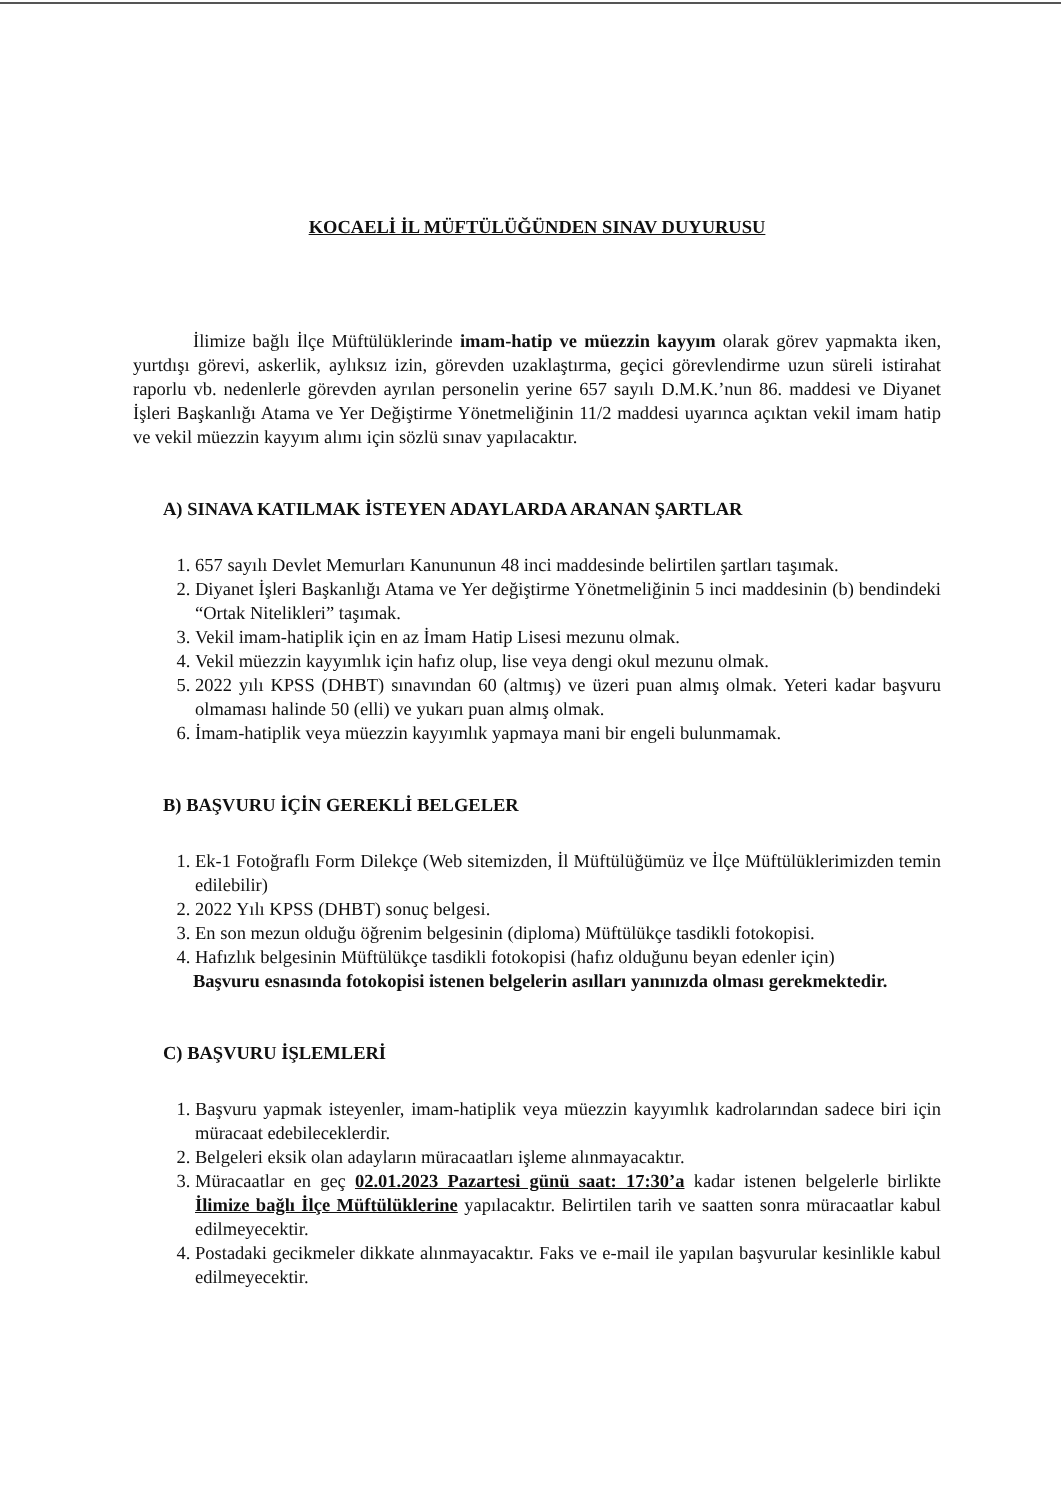KOCAELİ İL MÜFTÜLÜĞÜNDEN SINAV DUYURUSU
İlimize bağlı İlçe Müftülüklerinde imam-hatip ve müezzin kayyım olarak görev yapmakta iken, yurtdışı görevi, askerlik, aylıksız izin, görevden uzaklaştırma, geçici görevlendirme uzun süreli istirahat raporlu vb. nedenlerle görevden ayrılan personelin yerine 657 sayılı D.M.K.’nun 86. maddesi ve Diyanet İşleri Başkanlığı Atama ve Yer Değiştirme Yönetmeliğinin 11/2 maddesi uyarınca açıktan vekil imam hatip ve vekil müezzin kayyım alımı için sözlü sınav yapılacaktır.
A) SINAVA KATILMAK İSTEYEN ADAYLARDA ARANAN ŞARTLAR
1. 657 sayılı Devlet Memurları Kanununun 48 inci maddesinde belirtilen şartları taşımak.
2. Diyanet İşleri Başkanlığı Atama ve Yer değiştirme Yönetmeliğinin 5 inci maddesinin (b) bendindeki “Ortak Nitelikleri” taşımak.
3. Vekil imam-hatiplik için en az İmam Hatip Lisesi mezunu olmak.
4. Vekil müezzin kayyımlık için hafız olup, lise veya dengi okul mezunu olmak.
5. 2022 yılı KPSS (DHBT) sınavından 60 (altmış) ve üzeri puan almış olmak. Yeteri kadar başvuru olmaması halinde 50 (elli) ve yukarı puan almış olmak.
6. İmam-hatiplik veya müezzin kayyımlık yapmaya mani bir engeli bulunmamak.
B) BAŞVURU İÇİN GEREKLİ BELGELER
1. Ek-1 Fotoğraflı Form Dilekçe (Web sitemizden, İl Müftülüğümüz ve İlçe Müftülüklerimizden temin edilebilir)
2. 2022 Yılı KPSS (DHBT) sonuç belgesi.
3. En son mezun olduğu öğrenim belgesinin (diploma) Müftülükçe tasdikli fotokopisi.
4. Hafızlık belgesinin Müftülükçe tasdikli fotokopisi (hafız olduğunu beyan edenler için)
Başvuru esnasında fotokopisi istenen belgelerin asılları yanınızda olması gerekmektedir.
C) BAŞVURU İŞLEMLERİ
1. Başvuru yapmak isteyenler, imam-hatiplik veya müezzin kayyımlık kadrolarından sadece biri için müracaat edebileceklerdir.
2. Belgeleri eksik olan adayların müracaatları işleme alınmayacaktır.
3. Müracaatlar en geç 02.01.2023 Pazartesi günü saat: 17:30’a kadar istenen belgelerle birlikte İlimize bağlı İlçe Müftülüklerine yapılacaktır. Belirtilen tarih ve saatten sonra müracaatlar kabul edilmeyecektir.
4. Postadaki gecikmeler dikkate alınmayacaktır. Faks ve e-mail ile yapılan başvurular kesinlikle kabul edilmeyecektir.